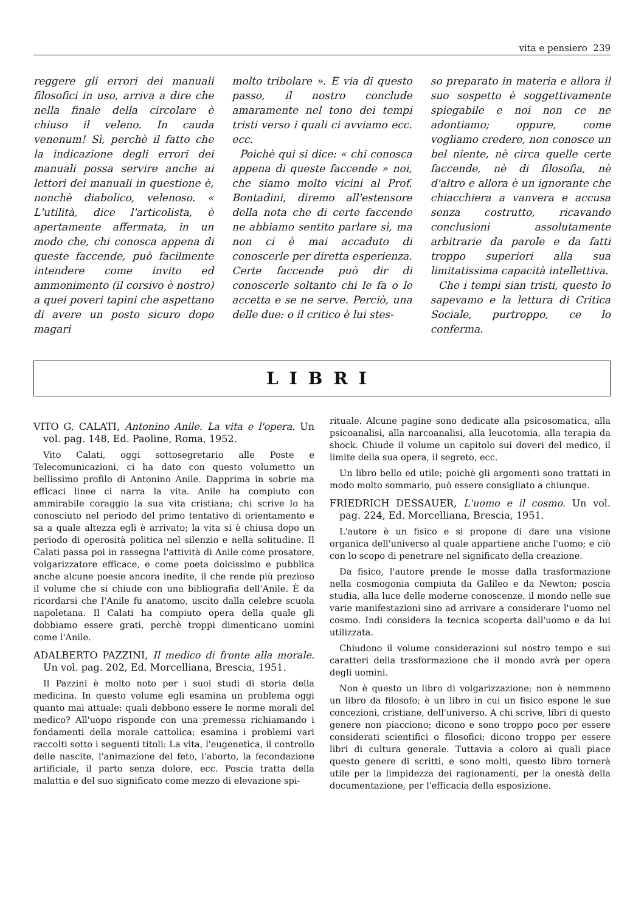vita e pensiero 239
reggere gli errori dei manuali filosofici in uso, arriva a dire che nella finale della circolare è chiuso il veleno. In cauda venenum! Sì, perchè il fatto che la indicazione degli errori dei manuali possa servire anche ai lettori dei manuali in questione è, nonchè diabolico, velenoso. « L'utilità, dice l'articolista, è apertamente affermata, in un modo che, chi conosca appena di queste faccende, può facilmente intendere come invito ed ammonimento (il corsivo è nostro) a quei poveri tapini che aspettano di avere un posto sicuro dopo magari
molto tribolare ». E via di questo passo, il nostro conclude amaramente nel tono dei tempi tristi verso i quali ci avviamo ecc. ecc.
Poichè qui si dice: « chi conosca appena di queste faccende » noi, che siamo molto vicini al Prof. Bontadini, diremo all'estensore della nota che di certe faccende ne abbiamo sentito parlare sì, ma non ci è mai accaduto di conoscerle per diretta esperienza. Certe faccende può dir di conoscerle soltanto chi le fa o le accetta e se ne serve. Perciò, una delle due: o il critico è lui stes-
so preparato in materia e allora il suo sospetto è soggettivamente spiegabile e noi non ce ne adontiamo; oppure, come vogliamo credere, non conosce un bel niente, nè circa quelle certe faccende, nè di filosofia, nè d'altro e allora è un ignorante che chiacchiera a vanvera e accusa senza costrutto, ricavando conclusioni assolutamente arbitrarie da parole e da fatti troppo superiori alla sua limitatissima capacità intellettiva.
Che i tempi sian tristi, questo lo sapevamo e la lettura di Critica Sociale, purtroppo, ce lo conferma.
LIBRI
VITO G. CALATI, Antonino Anile. La vita e l'opera. Un vol. pag. 148, Ed. Paoline, Roma, 1952.
Vito Calati, oggi sottosegretario alle Poste e Telecomunicazioni, ci ha dato con questo volumetto un bellissimo profilo di Antonino Anile. Dapprima in sobrie ma efficaci linee ci narra la vita. Anile ha compiuto con ammirabile coraggio la sua vita cristiana; chi scrive lo ha conosciuto nel periodo del primo tentativo di orientamento e sa a quale altezza egli è arrivato; la vita si è chiusa dopo un periodo di operosità politica nel silenzio e nella solitudine. Il Calati passa poi in rassegna l'attività di Anile come prosatore, volgarizzatore efficace, e come poeta dolcissimo e pubblica anche alcune poesie ancora inedite, il che rende più prezioso il volume che si chiude con una bibliografia dell'Anile. È da ricordarsi che l'Anile fu anatomo, uscito dalla celebre scuola napoletana. Il Calati ha compiuto opera della quale gli dobbiamo essere grati, perchè troppi dimenticano uomini come l'Anile.
ADALBERTO PAZZINI, Il medico di fronte alla morale. Un vol. pag. 202, Ed. Morcelliana, Brescia, 1951.
Il Pazzini è molto noto per i suoi studi di storia della medicina. In questo volume egli esamina un problema oggi quanto mai attuale: quali debbono essere le norme morali del medico? All'uopo risponde con una premessa richiamando i fondamenti della morale cattolica; esamina i problemi vari raccolti sotto i seguenti titoli: La vita, l'eugenetica, il controllo delle nascite, l'animazione del feto, l'aborto, la fecondazione artificiale, il parto senza dolore, ecc. Poscia tratta della malattia e del suo significato come mezzo di elevazione spi-
rituale. Alcune pagine sono dedicate alla psicosomatica, alla psicoanalisi, alla narcoanalisi, alla leucotomia, alla terapia da shock. Chiude il volume un capitolo sui doveri del medico, il limite della sua opera, il segreto, ecc.
Un libro bello ed utile; poichè gli argomenti sono trattati in modo molto sommario, può essere consigliato a chiunque.
FRIEDRICH DESSAUER, L'uomo e il cosmo. Un vol. pag. 224, Ed. Morcelliana, Brescia, 1951.
L'autore è un fisico e si propone di dare una visione organica dell'universo al quale appartiene anche l'uomo; e ciò con lo scopo di penetrare nel significato della creazione.
Da fisico, l'autore prende le mosse dalla trasformazione nella cosmogonia compiuta da Galileo e da Newton; poscia studia, alla luce delle moderne conoscenze, il mondo nelle sue varie manifestazioni sino ad arrivare a considerare l'uomo nel cosmo. Indi considera la tecnica scoperta dall'uomo e da lui utilizzata.
Chiudono il volume considerazioni sul nostro tempo e sui caratteri della trasformazione che il mondo avrà per opera degli uomini.
Non è questo un libro di volgarizzazione; non è nemmeno un libro da filosofo; è un libro in cui un fisico espone le sue concezioni, cristiane, dell'universo. A chi scrive, libri di questo genere non piacciono; dicono e sono troppo poco per essere considerati scientifici o filosofici; dicono troppo per essere libri di cultura generale. Tuttavia a coloro ai quali piace questo genere di scritti, e sono molti, questo libro tornerà utile per la limpidezza dei ragionamenti, per la onestà della documentazione, per l'efficacia della esposizione.